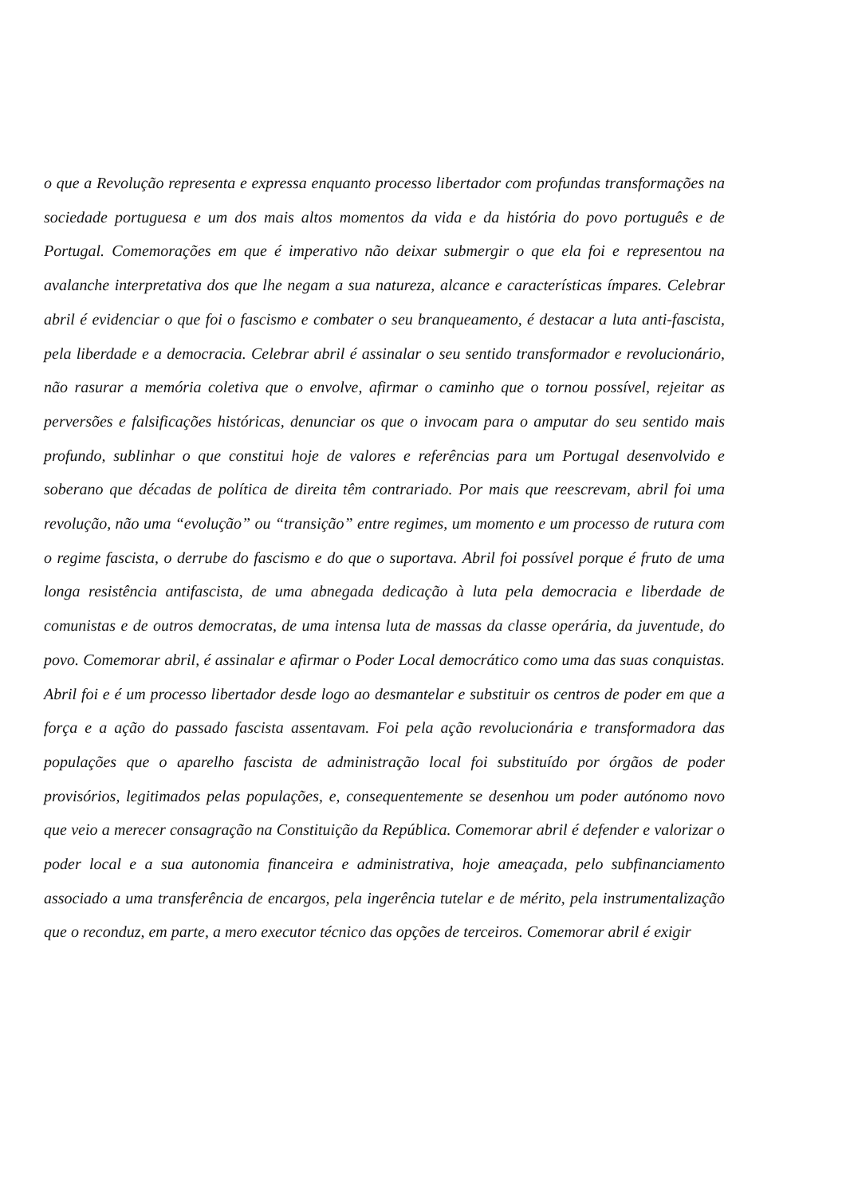o que a Revolução representa e expressa enquanto processo libertador com profundas transformações na sociedade portuguesa e um dos mais altos momentos da vida e da história do povo português e de Portugal. Comemorações em que é imperativo não deixar submergir o que ela foi e representou na avalanche interpretativa dos que lhe negam a sua natureza, alcance e características ímpares. Celebrar abril é evidenciar o que foi o fascismo e combater o seu branqueamento, é destacar a luta anti-fascista, pela liberdade e a democracia. Celebrar abril é assinalar o seu sentido transformador e revolucionário, não rasurar a memória coletiva que o envolve, afirmar o caminho que o tornou possível, rejeitar as perversões e falsificações históricas, denunciar os que o invocam para o amputar do seu sentido mais profundo, sublinhar o que constitui hoje de valores e referências para um Portugal desenvolvido e soberano que décadas de política de direita têm contrariado. Por mais que reescrevam, abril foi uma revolução, não uma “evolução” ou “transição” entre regimes, um momento e um processo de rutura com o regime fascista, o derrube do fascismo e do que o suportava. Abril foi possível porque é fruto de uma longa resistência antifascista, de uma abnegada dedicação à luta pela democracia e liberdade de comunistas e de outros democratas, de uma intensa luta de massas da classe operária, da juventude, do povo. Comemorar abril, é assinalar e afirmar o Poder Local democrático como uma das suas conquistas. Abril foi e é um processo libertador desde logo ao desmantelar e substituir os centros de poder em que a força e a ação do passado fascista assentavam. Foi pela ação revolucionária e transformadora das populações que o aparelho fascista de administração local foi substituído por órgãos de poder provisórios, legitimados pelas populações, e, consequentemente se desenhou um poder autónomo novo que veio a merecer consagração na Constituição da República. Comemorar abril é defender e valorizar o poder local e a sua autonomia financeira e administrativa, hoje ameaçada, pelo subfinanciamento associado a uma transferência de encargos, pela ingerência tutelar e de mérito, pela instrumentalização que o reconduz, em parte, a mero executor técnico das opções de terceiros. Comemorar abril é exigir